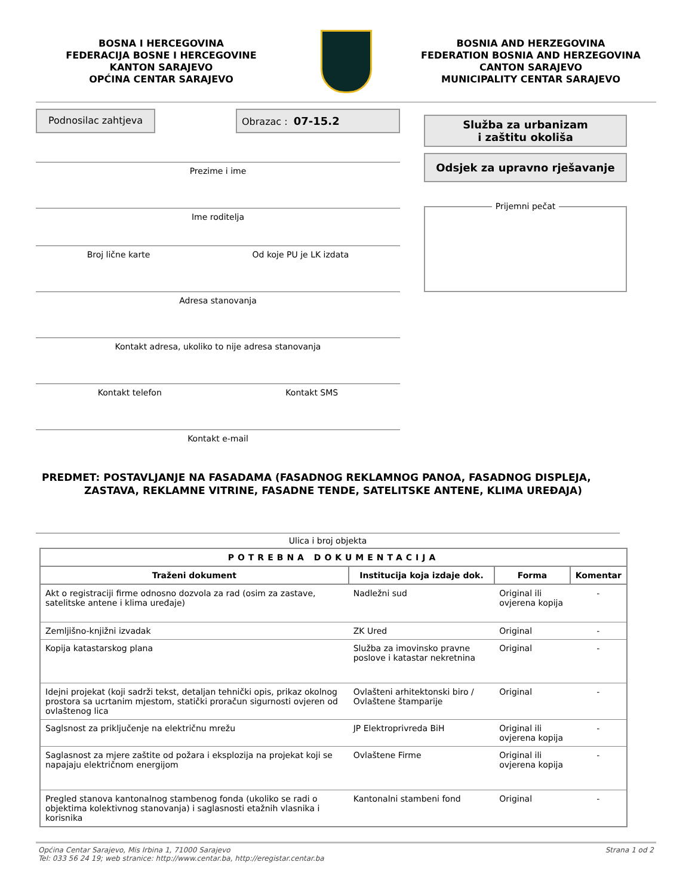BOSNA I HERCEGOVINA
FEDERACIJA BOSNE I HERCEGOVINE
KANTON SARAJEVO
OPĆINA CENTAR SARAJEVO
BOSNIA AND HERZEGOVINA
FEDERATION BOSNIA AND HERZEGOVINA
CANTON SARAJEVO
MUNICIPALITY CENTAR SARAJEVO
Podnosilac zahtjeva
Obrazac : 07-15.2
Prezime i ime
Ime roditelja
Broj lične karte Od koje PU je LK izdata
Adresa stanovanja
Kontakt adresa, ukoliko to nije adresa stanovanja
Kontakt telefon Kontakt SMS
Kontakt e-mail
Služba za urbanizam
i zaštitu okoliša
Odsjek za upravno rješavanje
Prijemni pečat
PREDMET: POSTAVLJANJE NA FASADAMA (FASADNOG REKLAMNOG PANOA, FASADNOG DISPLEJA,
ZASTAVA, REKLAMNE VITRINE, FASADNE TENDE, SATELITSKE ANTENE, KLIMA UREĐAJA)
Ulica i broj objekta
| POTREBNA DOKUMENTACIJA | | | |
| --- | --- | --- | --- |
| Traženi dokument | Institucija koja izdaje dok. | Forma | Komentar |
| Akt o registraciji firme odnosno dozvola za rad (osim za zastave, satelitske antene i klima uređaje) | Nadležni sud | Original ili ovjerena kopija | - |
| Zemljišno-knjižni izvadak | ZK Ured | Original | - |
| Kopija katastarskog plana | Služba za imovinsko pravne poslove i katastar nekretnina | Original | - |
| Idejni projekat (koji sadrži tekst, detaljan tehnički opis, prikaz okolnog prostora sa ucrtanim mjestom, statički proračun sigurnosti ovjeren od ovlaštenog lica | Ovlašteni arhitektonski biro / Ovlaštene štamparije | Original | - |
| Saglsnost za priključenje na električnu mrežu | JP Elektroprivreda BiH | Original ili ovjerena kopija | - |
| Saglasnost za mjere zaštite od požara i eksplozija na projekat koji se napajaju električnom energijom | Ovlaštene Firme | Original ili ovjerena kopija | - |
| Pregled stanova kantonalnog stambenog fonda (ukoliko se radi o objektima kolektivnog stanovanja) i saglasnosti etažnih vlasnika i korisnika | Kantonalni stambeni fond | Original | - |
Općina Centar Sarajevo, Mis Irbina 1, 71000 Sarajevo
Tel: 033 56 24 19; web stranice: http://www.centar.ba, http://eregistar.centar.ba
Strana 1 od 2